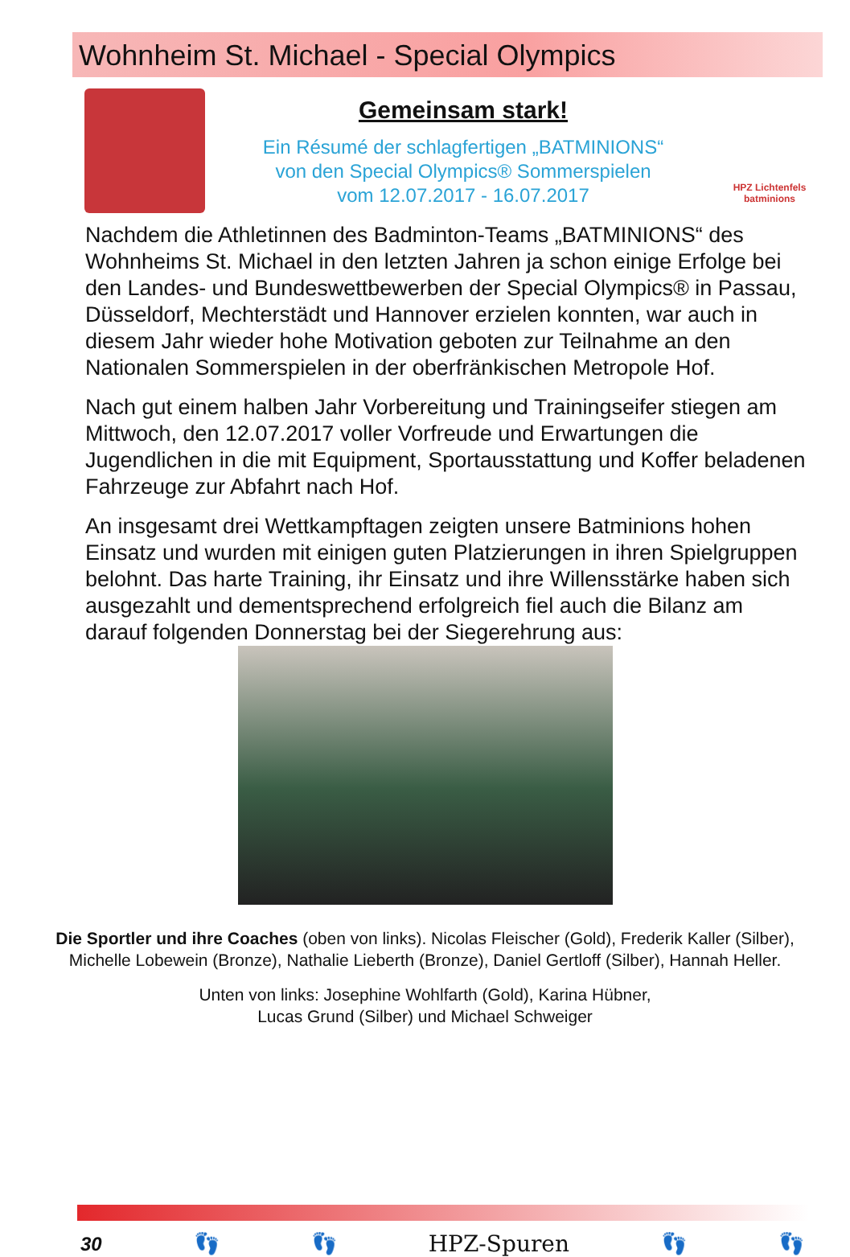Wohnheim St. Michael - Special Olympics
Gemeinsam stark!
Ein Résumé der schlagfertigen „BATMINIONS“
von den Special Olympics® Sommerspielen
vom 12.07.2017 - 16.07.2017
HPZ Lichtenfels
batminions
Nachdem die Athletinnen des Badminton-Teams „BATMINIONS“ des Wohnheims St. Michael in den letzten Jahren ja schon einige Erfolge bei den Landes- und Bundeswettbewerben der Special Olympics® in Passau, Düsseldorf, Mechterstädt und Hannover erzielen konnten, war auch in diesem Jahr wieder hohe Motivation geboten zur Teilnahme an den Nationalen Sommerspielen in der oberfränkischen Metropole Hof.
Nach gut einem halben Jahr Vorbereitung und Trainingseifer stiegen am Mittwoch, den 12.07.2017 voller Vorfreude und Erwartungen die Jugendlichen in die mit Equipment, Sportausstattung und Koffer beladenen Fahrzeuge zur Abfahrt nach Hof.
An insgesamt drei Wettkampftagen zeigten unsere Batminions hohen Einsatz und wurden mit einigen guten Platzierungen in ihren Spielgruppen belohnt. Das harte Training, ihr Einsatz und ihre Willensstärke haben sich ausgezahlt und dementsprechend erfolgreich fiel auch die Bilanz am darauf folgenden Donnerstag bei der Siegerehrung aus:
Die Sportler und ihre Coaches (oben von links). Nicolas Fleischer (Gold), Frederik Kaller (Silber), Michelle Lobewein (Bronze), Nathalie Lieberth (Bronze), Daniel Gertloff (Silber), Hannah Heller.
Unten von links: Josephine Wohlfarth (Gold), Karina Hübner,
Lucas Grund (Silber) und Michael Schweiger
30 👣 👣 HPZ-Spuren 👣 👣